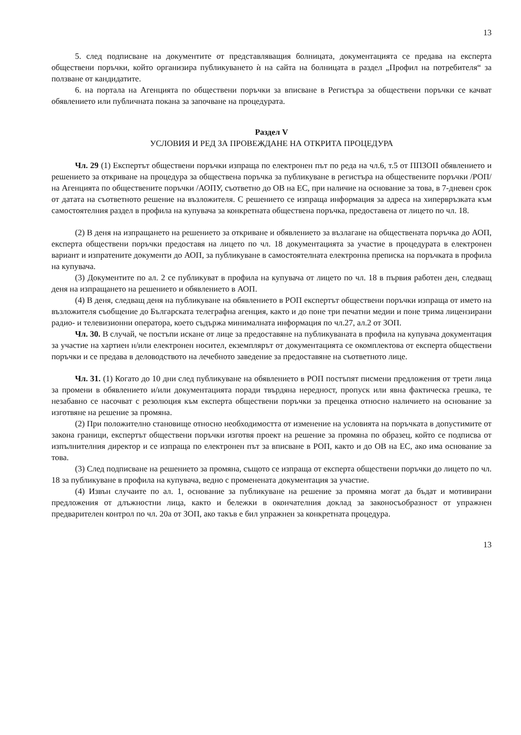13
5. след подписване на документите от представляващия болницата, документацията се предава на експерта обществени поръчки, който организира публикуването ѝ на сайта на болницата в раздел „Профил на потребителя“ за ползване от кандидатите.
6. на портала на Агенцията по обществени поръчки за вписване в Регистъра за обществени поръчки се качват обявлението или публичната покана за започване на процедурата.
Раздел V
УСЛОВИЯ И РЕД ЗА ПРОВЕЖДАНЕ НА ОТКРИТА ПРОЦЕДУРА
Чл. 29 (1) Експертът обществени поръчки изпраща по електронен път по реда на чл.6, т.5 от ППЗОП обявлението и решението за откриване на процедура за обществена поръчка за публикуване в регистъра на обществените поръчки /РОП/ на Агенцията по обществените поръчки /АОПУ, съответно до ОВ на ЕС, при наличие на основание за това, в 7-дневен срок от датата на съответното решение на възложителя. С решението се изпраща информация за адреса на хипервръзката към самостоятелния раздел в профила на купувача за конкретната обществена поръчка, предоставена от лицето по чл. 18.
(2) В деня на изпращането на решението за откриване и обявлението за възлагане на обществената поръчка до АОП, експерта обществени поръчки предоставя на лицето по чл. 18 документацията за участие в процедурата в електронен вариант и изпратените документи до АОП, за публикуване в самостоятелната електронна преписка на поръчката в профила на купувача.
(3) Документите по ал. 2 се публикуват в профила на купувача от лицето по чл. 18 в първия работен ден, следващ деня на изпращането на решението и обявлението в АОП.
(4) В деня, следващ деня на публикуване на обявлението в РОП експертът обществени поръчки изпраща от името на възложителя съобщение до Българската телеграфна агенция, както и до поне три печатни медии и поне трима лицензирани радио- и телевизионни оператора, което съдържа минималната информация по чл.27, ал.2 от ЗОП.
Чл. 30. В случай, че постъпи искане от лице за предоставяне на публикуваната в профила на купувача документация за участие на хартиен н/или електронен носител, екземплярът от документацията се окомплектова от експерта обществени поръчки и се предава в деловодството на лечебното заведение за предоставяне на съответното лице.
Чл. 31. (1) Когато до 10 дни след публикуване на обявлението в РОП постъпят писмени предложения от трети лица за промени в обявлението и/или документацията поради твърдяна нередност, пропуск или явна фактическа грешка, те незабавно се насочват с резолюция към експерта обществени поръчки за преценка относно наличието на основание за изготвяне на решение за промяна.
(2) При положително становище относно необходимостта от изменение на условията на поръчката в допустимите от закона граници, експертът обществени поръчки изготвя проект на решение за промяна по образец, който се подписва от изпълнителния директор и се изпраща по електронен път за вписване в РОП, както и до ОВ на ЕС, ако има основание за това.
(3) След подписване на решението за промяна, същото се изпраща от експерта обществени поръчки до лицето по чл. 18 за публикуване в профила на купувача, ведно с променената документация за участие.
(4) Извън случаите по ал. 1, основание за публикуване на решение за промяна могат да бъдат и мотивирани предложения от длъжностни лица, както и бележки в окончателния доклад за законосъобразност от упражнен предварителен контрол по чл. 20а от ЗОП, ако такъв е бил упражнен за конкретната процедура.
13